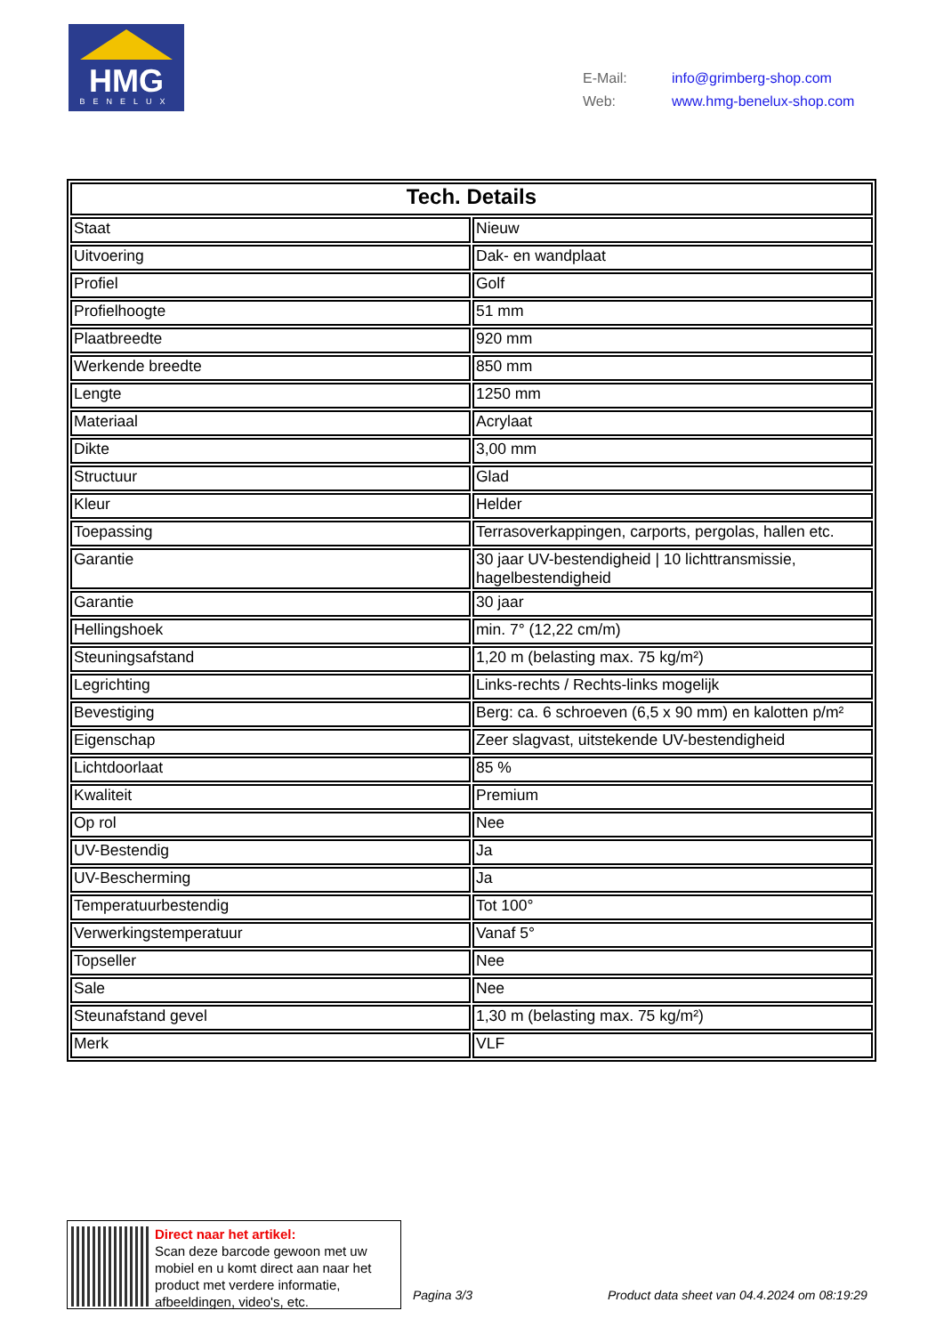HMG
BENELUX
E-Mail: info@grimberg-shop.com
Web: www.hmg-benelux-shop.com
| Tech. Details | |
| --- | --- |
| Staat | Nieuw |
| Uitvoering | Dak- en wandplaat |
| Profiel | Golf |
| Profielhoogte | 51 mm |
| Plaatbreedte | 920 mm |
| Werkende breedte | 850 mm |
| Lengte | 1250 mm |
| Materiaal | Acrylaat |
| Dikte | 3,00 mm |
| Structuur | Glad |
| Kleur | Helder |
| Toepassing | Terrasoverkappingen, carports, pergolas, hallen etc. |
| Garantie | 30 jaar UV-bestendigheid / 10 lichttransmissie, hagelbestendigheid |
| Garantie | 30 jaar |
| Hellingshoek | min. 7° (12,22 cm/m) |
| Steuningsafstand | 1,20 m (belasting max. 75 kg/m²) |
| Legrichting | Links-rechts / Rechts-links mogelijk |
| Bevestiging | Berg: ca. 6 schroeven (6,5 x 90 mm) en kalotten p/m² |
| Eigenschap | Zeer slagvast, uitstekende UV-bestendigheid |
| Lichtdoorlaat | 85 % |
| Kwaliteit | Premium |
| Op rol | Nee |
| UV-Bestendig | Ja |
| UV-Bescherming | Ja |
| Temperatuurbestendig | Tot 100° |
| Verwerkingstemperatuur | Vanaf 5° |
| Topseller | Nee |
| Sale | Nee |
| Steunafstand gevel | 1,30 m (belasting max. 75 kg/m²) |
| Merk | VLF |
Direct naar het artikel:
Scan deze barcode gewoon met uw
mobiel en u komt direct aan naar het
product met verdere informatie,
afbeeldingen, video's, etc.
Pagina 3/3
Product data sheet van 04.4.2024 om 08:19:29